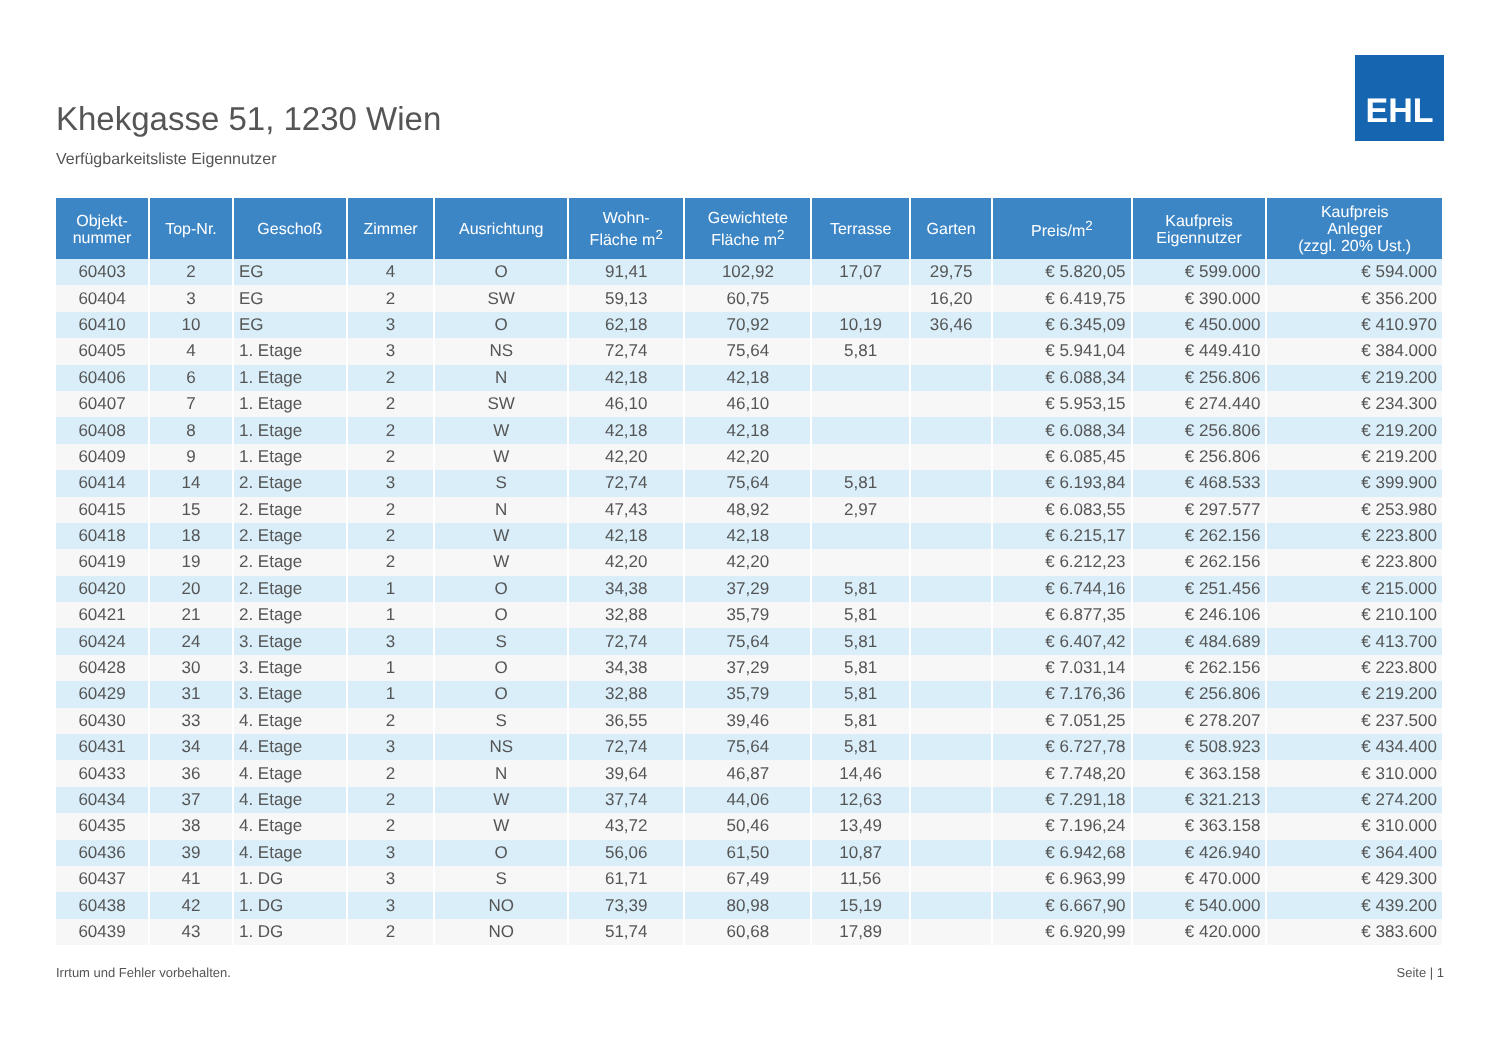EHL
Khekgasse 51, 1230 Wien
Verfügbarkeitsliste Eigennutzer
| Objekt- nummer | Top-Nr. | Geschoß | Zimmer | Ausrichtung | Wohn- Fläche m<sup>2</sup> | Gewichtete Fläche m<sup>2</sup> | Terrasse | Garten | Preis/m<sup>2</sup> | Kaufpreis Eigennutzer | Kaufpreis Anleger (zzgl. 20% Ust.) |
| --- | --- | --- | --- | --- | --- | --- | --- | --- | --- | --- | --- |
| 60403 | 2 | EG | 4 | O | 91,41 | 102,92 | 17,07 | 29,75 | € 5.820,05 | € 599.000 | € 594.000 |
| 60404 | 3 | EG | 2 | SW | 59,13 | 60,75 | | 16,20 | € 6.419,75 | € 390.000 | € 356.200 |
| 60410 | 10 | EG | 3 | O | 62,18 | 70,92 | 10,19 | 36,46 | € 6.345,09 | € 450.000 | € 410.970 |
| 60405 | 4 | 1. Etage | 3 | NS | 72,74 | 75,64 | 5,81 | | € 5.941,04 | € 449.410 | € 384.000 |
| 60406 | 6 | 1. Etage | 2 | N | 42,18 | 42,18 | | | € 6.088,34 | € 256.806 | € 219.200 |
| 60407 | 7 | 1. Etage | 2 | SW | 46,10 | 46,10 | | | € 5.953,15 | € 274.440 | € 234.300 |
| 60408 | 8 | 1. Etage | 2 | W | 42,18 | 42,18 | | | € 6.088,34 | € 256.806 | € 219.200 |
| 60409 | 9 | 1. Etage | 2 | W | 42,20 | 42,20 | | | € 6.085,45 | € 256.806 | € 219.200 |
| 60414 | 14 | 2. Etage | 3 | S | 72,74 | 75,64 | 5,81 | | € 6.193,84 | € 468.533 | € 399.900 |
| 60415 | 15 | 2. Etage | 2 | N | 47,43 | 48,92 | 2,97 | | € 6.083,55 | € 297.577 | € 253.980 |
| 60418 | 18 | 2. Etage | 2 | W | 42,18 | 42,18 | | | € 6.215,17 | € 262.156 | € 223.800 |
| 60419 | 19 | 2. Etage | 2 | W | 42,20 | 42,20 | | | € 6.212,23 | € 262.156 | € 223.800 |
| 60420 | 20 | 2. Etage | 1 | O | 34,38 | 37,29 | 5,81 | | € 6.744,16 | € 251.456 | € 215.000 |
| 60421 | 21 | 2. Etage | 1 | O | 32,88 | 35,79 | 5,81 | | € 6.877,35 | € 246.106 | € 210.100 |
| 60424 | 24 | 3. Etage | 3 | S | 72,74 | 75,64 | 5,81 | | € 6.407,42 | € 484.689 | € 413.700 |
| 60428 | 30 | 3. Etage | 1 | O | 34,38 | 37,29 | 5,81 | | € 7.031,14 | € 262.156 | € 223.800 |
| 60429 | 31 | 3. Etage | 1 | O | 32,88 | 35,79 | 5,81 | | € 7.176,36 | € 256.806 | € 219.200 |
| 60430 | 33 | 4. Etage | 2 | S | 36,55 | 39,46 | 5,81 | | € 7.051,25 | € 278.207 | € 237.500 |
| 60431 | 34 | 4. Etage | 3 | NS | 72,74 | 75,64 | 5,81 | | € 6.727,78 | € 508.923 | € 434.400 |
| 60433 | 36 | 4. Etage | 2 | N | 39,64 | 46,87 | 14,46 | | € 7.748,20 | € 363.158 | € 310.000 |
| 60434 | 37 | 4. Etage | 2 | W | 37,74 | 44,06 | 12,63 | | € 7.291,18 | € 321.213 | € 274.200 |
| 60435 | 38 | 4. Etage | 2 | W | 43,72 | 50,46 | 13,49 | | € 7.196,24 | € 363.158 | € 310.000 |
| 60436 | 39 | 4. Etage | 3 | O | 56,06 | 61,50 | 10,87 | | € 6.942,68 | € 426.940 | € 364.400 |
| 60437 | 41 | 1. DG | 3 | S | 61,71 | 67,49 | 11,56 | | € 6.963,99 | € 470.000 | € 429.300 |
| 60438 | 42 | 1. DG | 3 | NO | 73,39 | 80,98 | 15,19 | | € 6.667,90 | € 540.000 | € 439.200 |
| 60439 | 43 | 1. DG | 2 | NO | 51,74 | 60,68 | 17,89 | | € 6.920,99 | € 420.000 | € 383.600 |
Irrtum und Fehler vorbehalten. Seite | 1